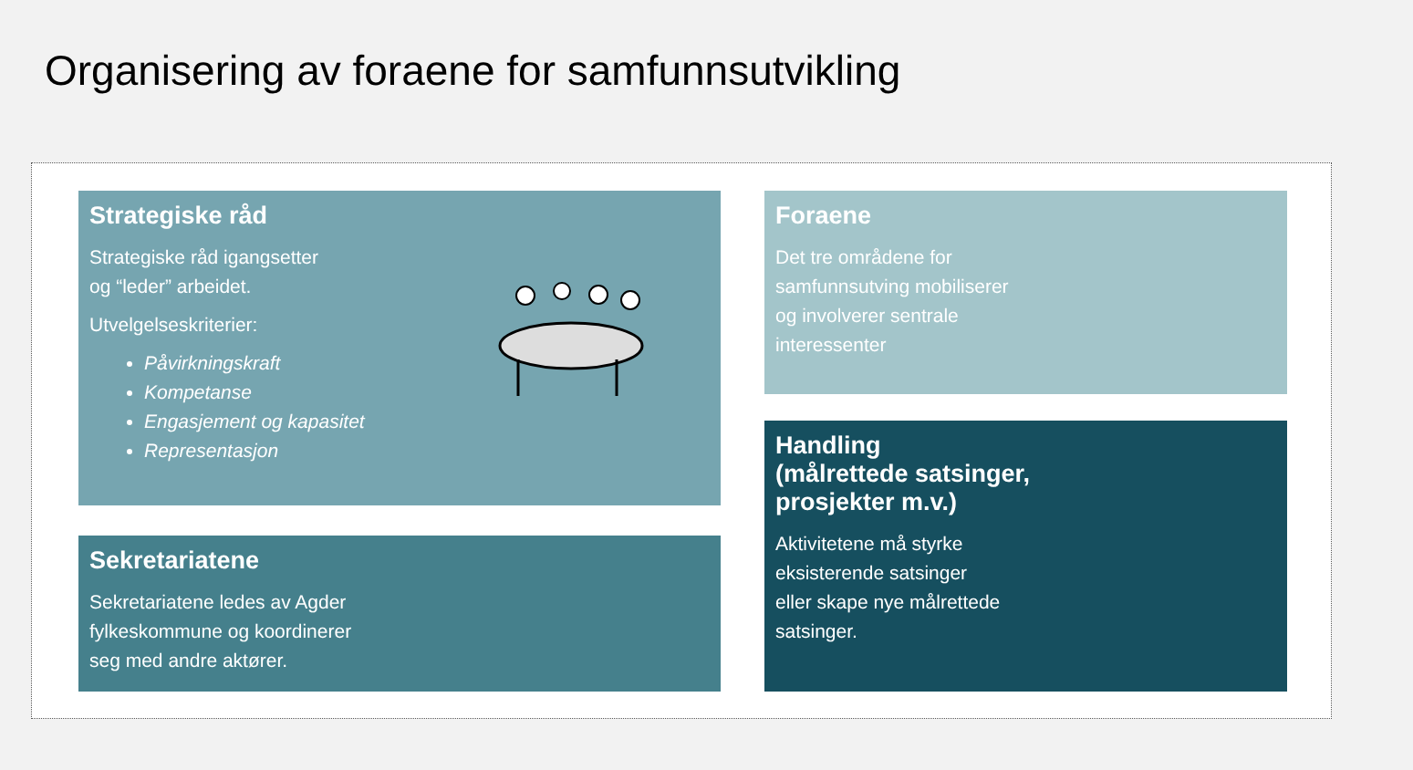Organisering av foraene for samfunnsutvikling
Strategiske råd
Strategiske råd igangsetter
og “leder” arbeidet.
Utvelgelseskriterier:
Påvirkningskraft
Kompetanse
Engasjement og kapasitet
Representasjon
Sekretariatene
Sekretariatene ledes av Agder
fylkeskommune og koordinerer
seg med andre aktører.
Foraene
Det tre områdene for
samfunnsutving mobiliserer
og involverer sentrale
interessenter
Handling
(målrettede satsinger,
prosjekter m.v.)
Aktivitetene må styrke
eksisterende satsinger
eller skape nye målrettede
satsinger.